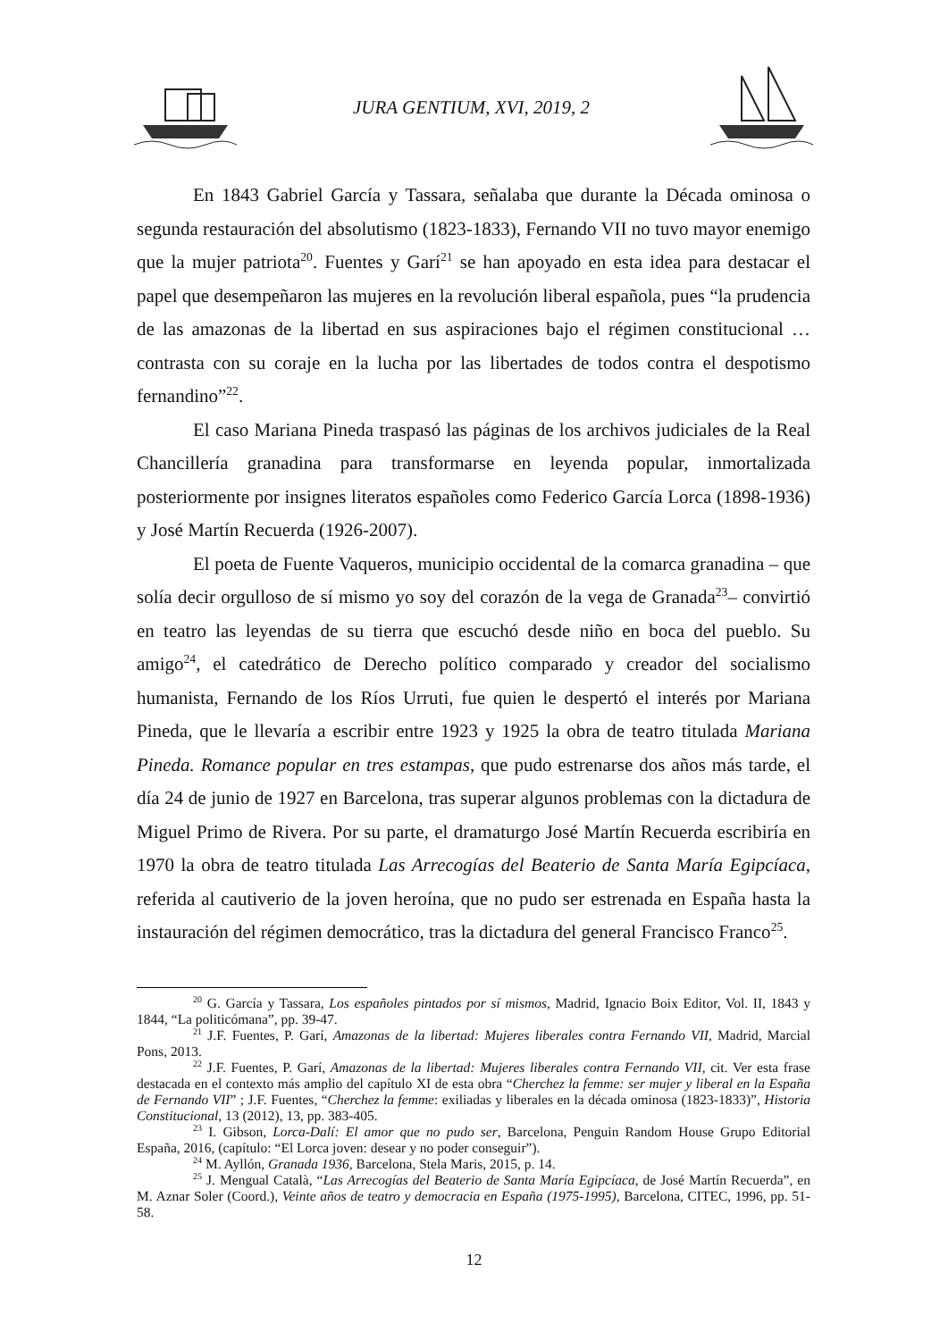JURA GENTIUM, XVI, 2019, 2
En 1843 Gabriel García y Tassara, señalaba que durante la Década ominosa o segunda restauración del absolutismo (1823-1833), Fernando VII no tuvo mayor enemigo que la mujer patriota<sup>20</sup>. Fuentes y Garí<sup>21</sup> se han apoyado en esta idea para destacar el papel que desempeñaron las mujeres en la revolución liberal española, pues “la prudencia de las amazonas de la libertad en sus aspiraciones bajo el régimen constitucional … contrasta con su coraje en la lucha por las libertades de todos contra el despotismo fernandino”<sup>22</sup>.
El caso Mariana Pineda traspasó las páginas de los archivos judiciales de la Real Chancillería granadina para transformarse en leyenda popular, inmortalizada posteriormente por insignes literatos españoles como Federico García Lorca (1898-1936) y José Martín Recuerda (1926-2007).
El poeta de Fuente Vaqueros, municipio occidental de la comarca granadina – que solía decir orgulloso de sí mismo yo soy del corazón de la vega de Granada<sup>23</sup>– convirtió en teatro las leyendas de su tierra que escuchó desde niño en boca del pueblo. Su amigo<sup>24</sup>, el catedrático de Derecho político comparado y creador del socialismo humanista, Fernando de los Ríos Urruti, fue quien le despertó el interés por Mariana Pineda, que le llevaría a escribir entre 1923 y 1925 la obra de teatro titulada Mariana Pineda. Romance popular en tres estampas, que pudo estrenarse dos años más tarde, el día 24 de junio de 1927 en Barcelona, tras superar algunos problemas con la dictadura de Miguel Primo de Rivera. Por su parte, el dramaturgo José Martín Recuerda escribiría en 1970 la obra de teatro titulada Las Arrecogías del Beaterio de Santa María Egipcíaca, referida al cautiverio de la joven heroína, que no pudo ser estrenada en España hasta la instauración del régimen democrático, tras la dictadura del general Francisco Franco<sup>25</sup>.
<sup>20</sup> G. García y Tassara, Los españoles pintados por sí mismos, Madrid, Ignacio Boix Editor, Vol. II, 1843 y 1844, “La politicómana”, pp. 39-47.
<sup>21</sup> J.F. Fuentes, P. Garí, Amazonas de la libertad: Mujeres liberales contra Fernando VII, Madrid, Marcial Pons, 2013.
<sup>22</sup> J.F. Fuentes, P. Garí, Amazonas de la libertad: Mujeres liberales contra Fernando VII, cit. Ver esta frase destacada en el contexto más amplio del capítulo XI de esta obra “Cherchez la femme: ser mujer y liberal en la España de Fernando VII” ; J.F. Fuentes, “Cherchez la femme: exiliadas y liberales en la década ominosa (1823-1833)”, Historia Constitucional, 13 (2012), 13, pp. 383-405.
<sup>23</sup> I. Gibson, Lorca-Dalí: El amor que no pudo ser, Barcelona, Penguin Random House Grupo Editorial España, 2016, (capítulo: “El Lorca joven: desear y no poder conseguir”).
<sup>24</sup> M. Ayllón, Granada 1936, Barcelona, Stela Maris, 2015, p. 14.
<sup>25</sup> J. Mengual Català, “Las Arrecogías del Beaterio de Santa María Egipcíaca, de José Martín Recuerda”, en M. Aznar Soler (Coord.), Veinte años de teatro y democracia en España (1975-1995), Barcelona, CITEC, 1996, pp. 51-58.
12